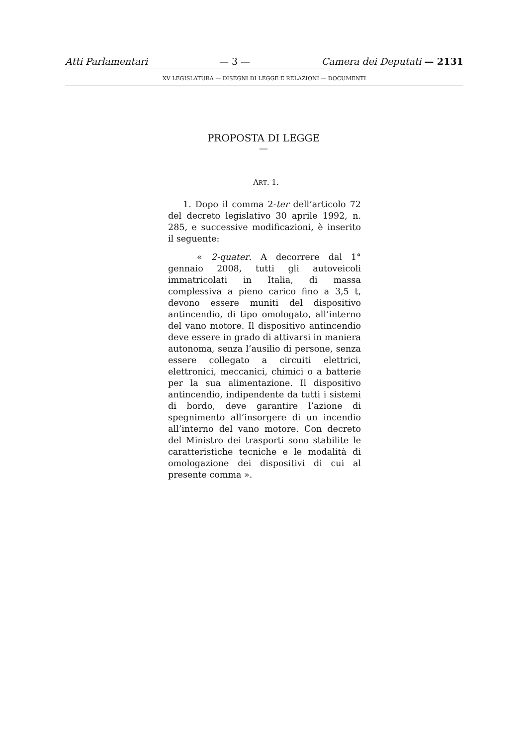Atti Parlamentari — 3 — Camera dei Deputati — 2131
XV LEGISLATURA — DISEGNI DI LEGGE E RELAZIONI — DOCUMENTI
PROPOSTA DI LEGGE
—
ART. 1.
1. Dopo il comma 2-ter dell’articolo 72 del decreto legislativo 30 aprile 1992, n. 285, e successive modificazioni, è inserito il seguente:
« 2-quater. A decorrere dal 1° gennaio 2008, tutti gli autoveicoli immatricolati in Italia, di massa complessiva a pieno carico fino a 3,5 t, devono essere muniti del dispositivo antincendio, di tipo omologato, all’interno del vano motore. Il dispositivo antincendio deve essere in grado di attivarsi in maniera autonoma, senza l’ausilio di persone, senza essere collegato a circuiti elettrici, elettronici, meccanici, chimici o a batterie per la sua alimentazione. Il dispositivo antincendio, indipendente da tutti i sistemi di bordo, deve garantire l’azione di spegnimento all’insorgere di un incendio all’interno del vano motore. Con decreto del Ministro dei trasporti sono stabilite le caratteristiche tecniche e le modalità di omologazione dei dispositivi di cui al presente comma ».